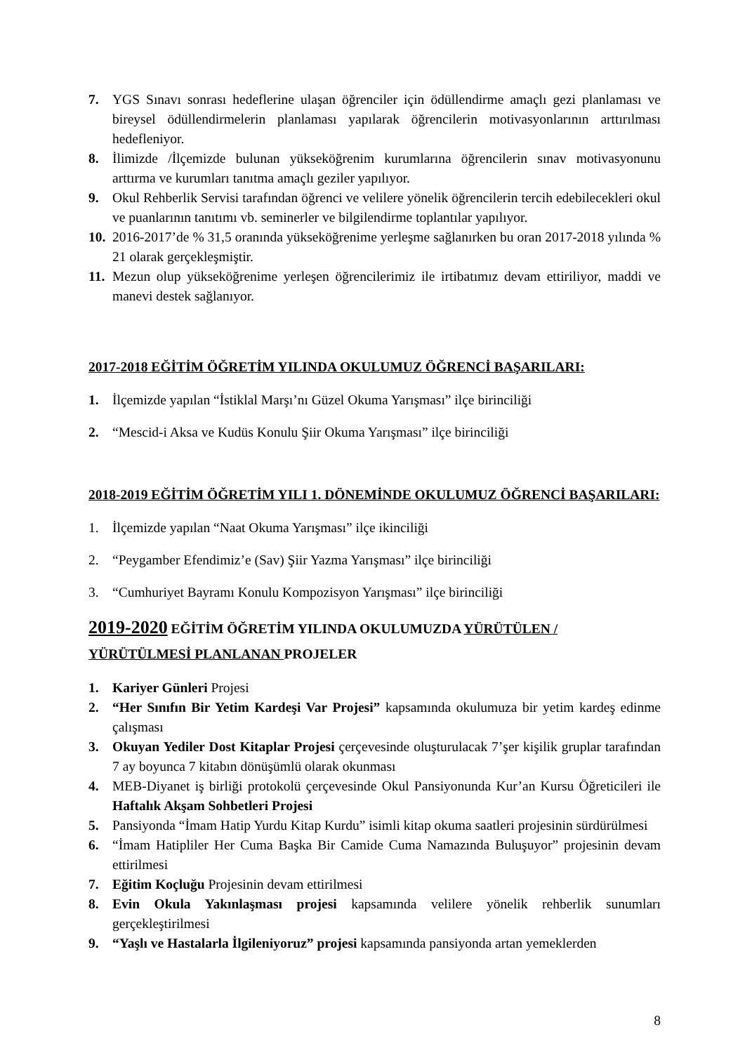7. YGS Sınavı sonrası hedeflerine ulaşan öğrenciler için ödüllendirme amaçlı gezi planlaması ve bireysel ödüllendirmelerin planlaması yapılarak öğrencilerin motivasyonlarının arttırılması hedefleniyor.
8. İlimizde /İlçemizde bulunan yükseköğrenim kurumlarına öğrencilerin sınav motivasyonunu arttırma ve kurumları tanıtma amaçlı geziler yapılıyor.
9. Okul Rehberlik Servisi tarafından öğrenci ve velilere yönelik öğrencilerin tercih edebilecekleri okul ve puanlarının tanıtımı vb. seminerler ve bilgilendirme toplantılar yapılıyor.
10. 2016-2017’de % 31,5 oranında yükseköğrenime yerleşme sağlanırken bu oran 2017-2018 yılında % 21 olarak gerçekleşmiştir.
11. Mezun olup yükseköğrenime yerleşen öğrencilerimiz ile irtibatımız devam ettiriliyor, maddi ve manevi destek sağlanıyor.
2017-2018 EĞİTİM ÖĞRETİM YILINDA OKULUMUZ ÖĞRENCİ BAŞARILARI:
1. İlçemizde yapılan “İstiklal Marşı’nı Güzel Okuma Yarışması” ilçe birinciliği
2. “Mescid-i Aksa ve Kudüs Konulu Şiir Okuma Yarışması” ilçe birinciliği
2018-2019 EĞİTİM ÖĞRETİM YILI 1. DÖNEMİNDE OKULUMUZ ÖĞRENCİ BAŞARILARI:
1. İlçemizde yapılan “Naat Okuma Yarışması” ilçe ikinciliği
2. “Peygamber Efendimiz’e (Sav) Şiir Yazma Yarışması” ilçe birinciliği
3. “Cumhuriyet Bayramı Konulu Kompozisyon Yarışması” ilçe birinciliği
2019-2020 EĞİTİM ÖĞRETİM YILINDA OKULUMUZDA YÜRÜTÜLEN / YÜRÜTÜLMESİ PLANLANAN PROJELER
1. Kariyer Günleri Projesi
2. “Her Sınıfın Bir Yetim Kardeşi Var Projesi” kapsamında okulumuza bir yetim kardeş edinme çalışması
3. Okuyan Yediler Dost Kitaplar Projesi çerçevesinde oluşturulacak 7’şer kişilik gruplar tarafından 7 ay boyunca 7 kitabın dönüşümlü olarak okunması
4. MEB-Diyanet iş birliği protokolü çerçevesinde Okul Pansiyonunda Kur’an Kursu Öğreticileri ile Haftalık Akşam Sohbetleri Projesi
5. Pansiyonda “İmam Hatip Yurdu Kitap Kurdu” isimli kitap okuma saatleri projesinin sürdürülmesi
6. “İmam Hatipliler Her Cuma Başka Bir Camide Cuma Namazında Buluşuyor” projesinin devam ettirilmesi
7. Eğitim Koçluğu Projesinin devam ettirilmesi
8. Evin Okula Yakınlaşması projesi kapsamında velilere yönelik rehberlik sunumları gerçekleştirilmesi
9. “Yaşlı ve Hastalarla İlgileniyoruz” projesi kapsamında pansiyonda artan yemeklerden
8